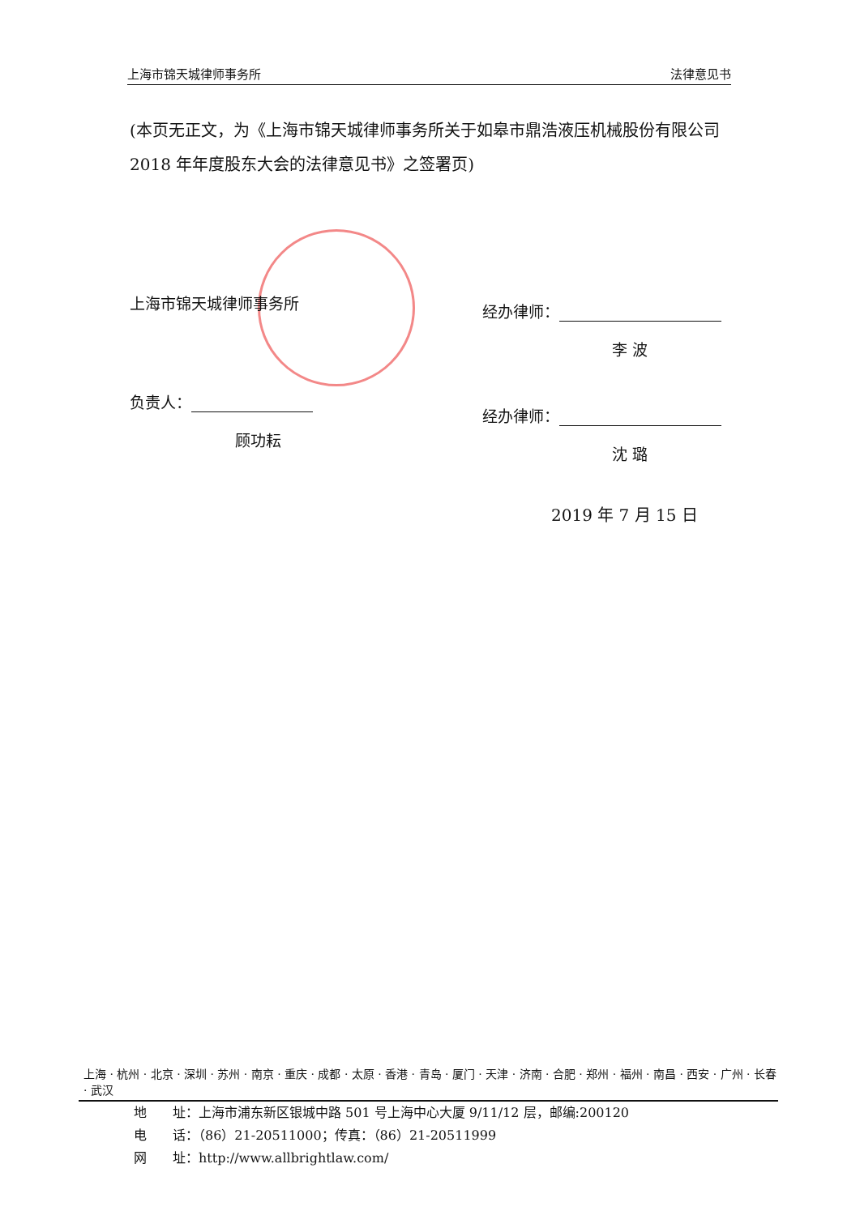上海市锦天城律师事务所 法律意见书
(本页无正文，为《上海市锦天城律师事务所关于如皋市鼎浩液压机械股份有限公司 2018 年年度股东大会的法律意见书》之签署页)
上海市锦天城律师事务所
负责人：
顾功耘
经办律师：
李 波
经办律师：
沈 璐
2019 年 7 月 15 日
上海 · 杭州 · 北京 · 深圳 · 苏州 · 南京 · 重庆 · 成都 · 太原 · 香港 · 青岛 · 厦门 · 天津 · 济南 · 合肥 · 郑州 · 福州 · 南昌 · 西安 · 广州 · 长春 · 武汉
地　　址：上海市浦东新区银城中路 501 号上海中心大厦 9/11/12 层，邮编:200120
电　　话：（86）21-20511000；传真：（86）21-20511999
网　　址：http://www.allbrightlaw.com/